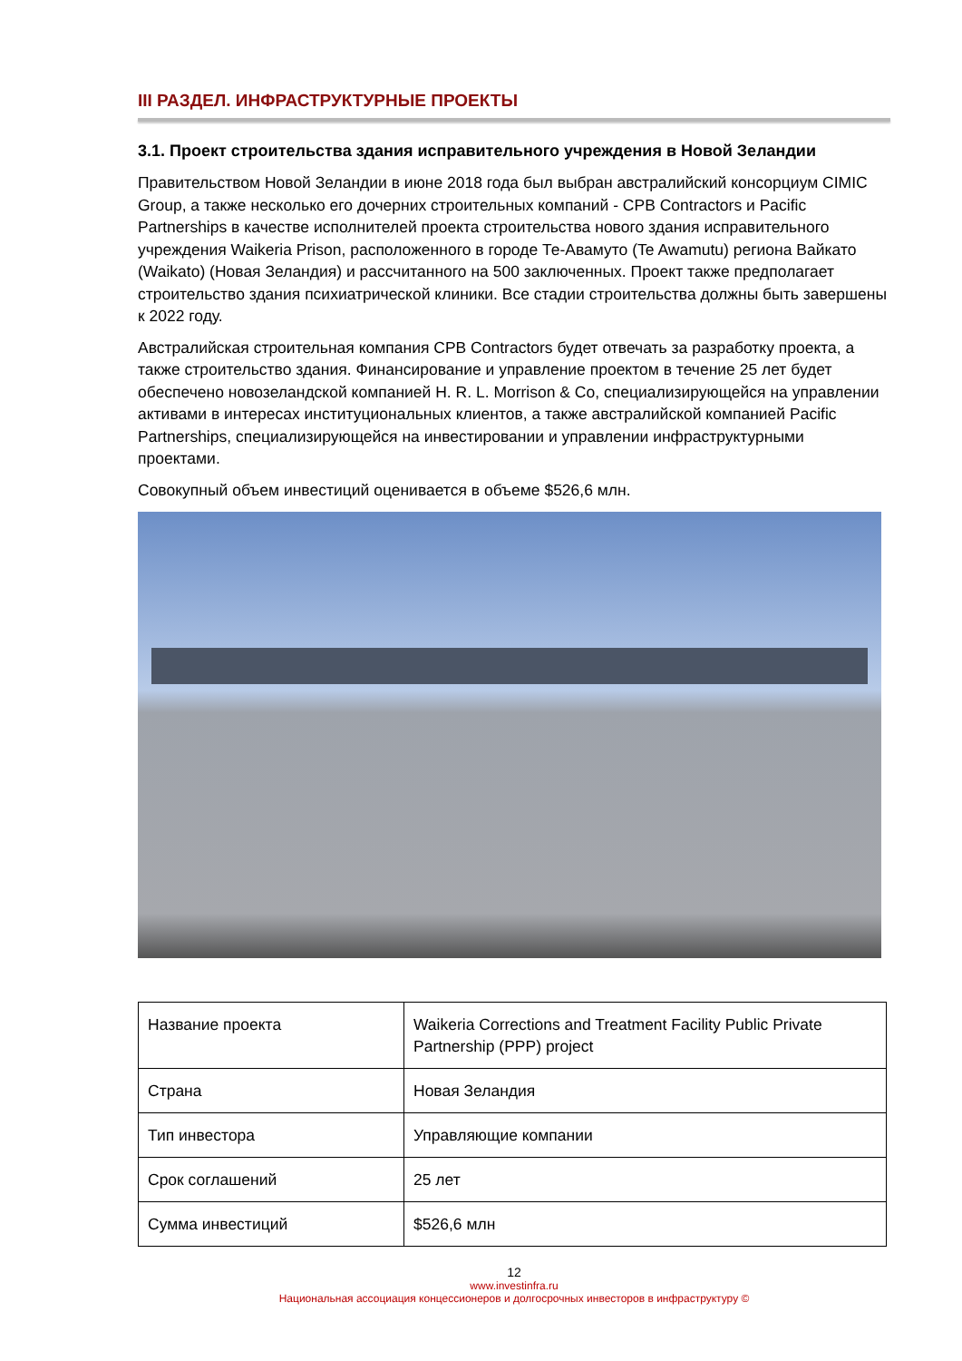III РАЗДЕЛ. ИНФРАСТРУКТУРНЫЕ ПРОЕКТЫ
3.1. Проект строительства здания исправительного учреждения в Новой Зеландии
Правительством Новой Зеландии в июне 2018 года был выбран австралийский консорциум CIMIC Group, а также несколько его дочерних строительных компаний - CPB Contractors и Pacific Partnerships в качестве исполнителей проекта строительства нового здания исправительного учреждения Waikeria Prison, расположенного в городе Те-Авамуто (Te Awamutu) региона Вайкато (Waikato) (Новая Зеландия) и рассчитанного на 500 заключенных. Проект также предполагает строительство здания психиатрической клиники. Все стадии строительства должны быть завершены к 2022 году.
Австралийская строительная компания CPB Contractors будет отвечать за разработку проекта, а также строительство здания. Финансирование и управление проектом в течение 25 лет будет обеспечено новозеландской компанией H. R. L. Morrison & Co, специализирующейся на управлении активами в интересах институциональных клиентов, а также австралийской компанией Pacific Partnerships, специализирующейся на инвестировании и управлении инфраструктурными проектами.
Совокупный объем инвестиций оценивается в объеме $526,6 млн.
| Название проекта | Waikeria Corrections and Treatment Facility Public Private Partnership (PPP) project |
| Страна | Новая Зеландия |
| Тип инвестора | Управляющие компании |
| Срок соглашений | 25 лет |
| Сумма инвестиций | $526,6 млн |
12
www.investinfra.ru
Национальная ассоциация концессионеров и долгосрочных инвесторов в инфраструктуру ©